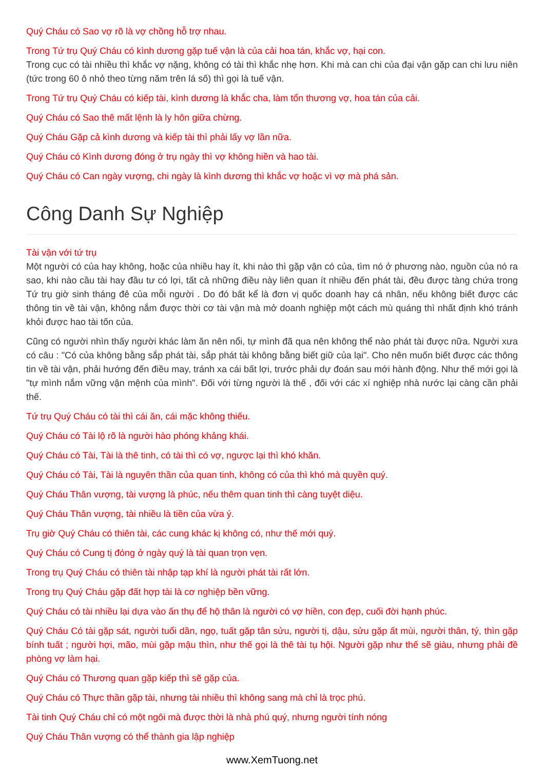Quý Cháu có Sao vợ rõ là vợ chồng hỗ trợ nhau.
Trong Tứ trụ Quý Cháu có kình dương gặp tuế vận là của cải hoa tán, khắc vợ, hại con.
Trong cục có tài nhiều thì khắc vợ nặng, không có tài thì khắc nhẹ hơn. Khi mà can chi của đại vận gặp can chi lưu niên (tức trong 60 ô nhỏ theo từng năm trên lá số) thì gọi là tuế vận.
Trong Tứ trụ Quý Cháu có kiếp tài, kình dương là khắc cha, làm tổn thương vợ, hoa tán của cải.
Quý Cháu có Sao thê mất lệnh là ly hôn giữa chừng.
Quý Cháu Gặp cả kình dương và kiếp tài thì phải lấy vợ lần nữa.
Quý Cháu có Kình dương đóng ở trụ ngày thì vợ không hiền và hao tài.
Quý Cháu có Can ngày vượng, chi ngày là kình dương thì khắc vợ hoặc vì vợ mà phá sản.
Công Danh Sự Nghiệp
Tài vận với tứ trụ
Một người có của hay không, hoặc của nhiều hay ít, khi nào thì gặp vận có của, tìm nó ở phương nào, nguồn của nó ra sao, khi nào cầu tài hay đầu tư có lợi, tất cả những điều này liên quan ít nhiều đến phát tài, đều được tàng chứa trong Tứ trụ giờ sinh tháng đẻ của mỗi người . Do đó bất kể là đơn vị quốc doanh hay cá nhân, nếu không biết được các thông tin về tài vận, không nắm được thời cơ tài vận mà mở doanh nghiệp một cách mù quáng thì nhất định khó tránh khỏi được hao tài tốn của.
Cũng có người nhìn thấy người khác làm ăn nên nổi, tự mình đã qua nên không thể nào phát tài được nữa. Người xưa có câu : "Có của không bằng sắp phát tài, sắp phát tài không bằng biết giữ của lại". Cho nên muốn biết được các thông tin về tài vận, phải hướng đến điều may, tránh xa cái bất lợi, trước phải dự đoán sau mới hành động. Như thế mới gọi là "tự mình nắm vững vận mệnh của mình". Đối với từng người là thế , đối với các xí nghiệp nhà nước lại càng cần phải thế.
Tứ trụ Quý Cháu có tài thì cái ăn, cái mặc không thiếu.
Quý Cháu có Tài lộ rõ là người hào phóng khảng khái.
Quý Cháu có Tài, Tài là thê tinh, có tài thì có vợ, ngược lại thì khó khăn.
Quý Cháu có Tài, Tài là nguyên thần của quan tinh, không có của thì khó mà quyền quý.
Quý Cháu Thân vượng, tài vượng là phúc, nếu thêm quan tinh thì càng tuyệt diệu.
Quý Cháu Thân vượng, tài nhiều là tiền của vừa ý.
Trụ giờ Quý Cháu có thiên tài, các cung khác kị không có, như thế mới quý.
Quý Cháu có Cung tị đóng ở ngày quý là tài quan trọn vẹn.
Trong trụ Quý Cháu có thiên tài nhập tạp khí là người phát tài rất lớn.
Trong trụ Quý Cháu gặp đất hợp tài là cơ nghiệp bền vững.
Quý Cháu có tài nhiều lại dựa vào ấn thụ để hộ thân là người có vợ hiền, con đẹp, cuối đời hạnh phúc.
Quý Cháu Có tài gặp sát, người tuổi dần, ngọ, tuất gặp tân sửu, người tị, dậu, sửu gặp ất mùi, người thân, tý, thìn gặp bính tuất ; người hợi, mão, mùi gặp mậu thìn, như thế gọi là thê tài tụ hội. Người gặp như thế sẽ giàu, nhưng phải đề phòng vợ làm hại.
Quý Cháu có Thương quan gặp kiếp thì sẽ gặp của.
Quý Cháu có Thực thần gặp tài, nhưng tài nhiều thì không sang mà chỉ là trọc phú.
Tài tinh Quý Cháu chỉ có một ngôi mà được thời là nhà phú quý, nhưng người tính nóng
Quý Cháu Thân vượng có thể thành gia lập nghiệp
www.XemTuong.net